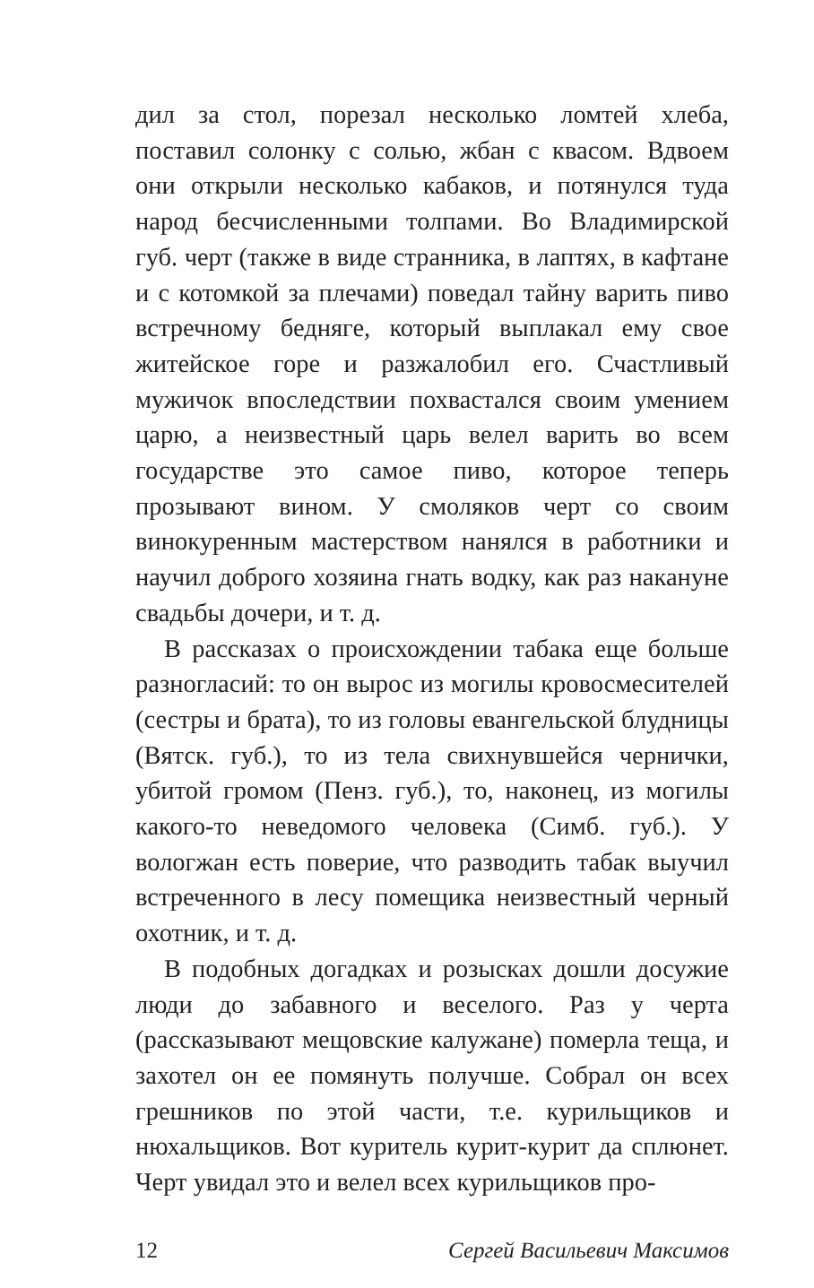дил за стол, порезал несколько ломтей хлеба, поставил солонку с солью, жбан с квасом. Вдвоем они открыли несколько кабаков, и потянулся туда народ бесчисленными толпами. Во Владимирской губ. черт (также в виде странника, в лаптях, в кафтане и с котомкой за плечами) поведал тайну варить пиво встречному бедняге, который выплакал ему свое житейское горе и разжалобил его. Счастливый мужичок впоследствии похвастался своим умением царю, а неизвестный царь велел варить во всем государстве это самое пиво, которое теперь прозывают вином. У смоляков черт со своим винокуренным мастерством нанялся в работники и научил доброго хозяина гнать водку, как раз накануне свадьбы дочери, и т. д.
В рассказах о происхождении табака еще больше разногласий: то он вырос из могилы кровосмесителей (сестры и брата), то из головы евангельской блудницы (Вятск. губ.), то из тела свихнувшейся чернички, убитой громом (Пенз. губ.), то, наконец, из могилы какого-то неведомого человека (Симб. губ.). У вологжан есть поверие, что разводить табак выучил встреченного в лесу помещика неизвестный черный охотник, и т. д.
В подобных догадках и розысках дошли досужие люди до забавного и веселого. Раз у черта (рассказывают мещовские калужане) померла теща, и захотел он ее помянуть получше. Собрал он всех грешников по этой части, т.е. курильщиков и нюхальщиков. Вот куритель курит-курит да сплюнет. Черт увидал это и велел всех курильщиков про-
12 Сергей Васильевич Максимов